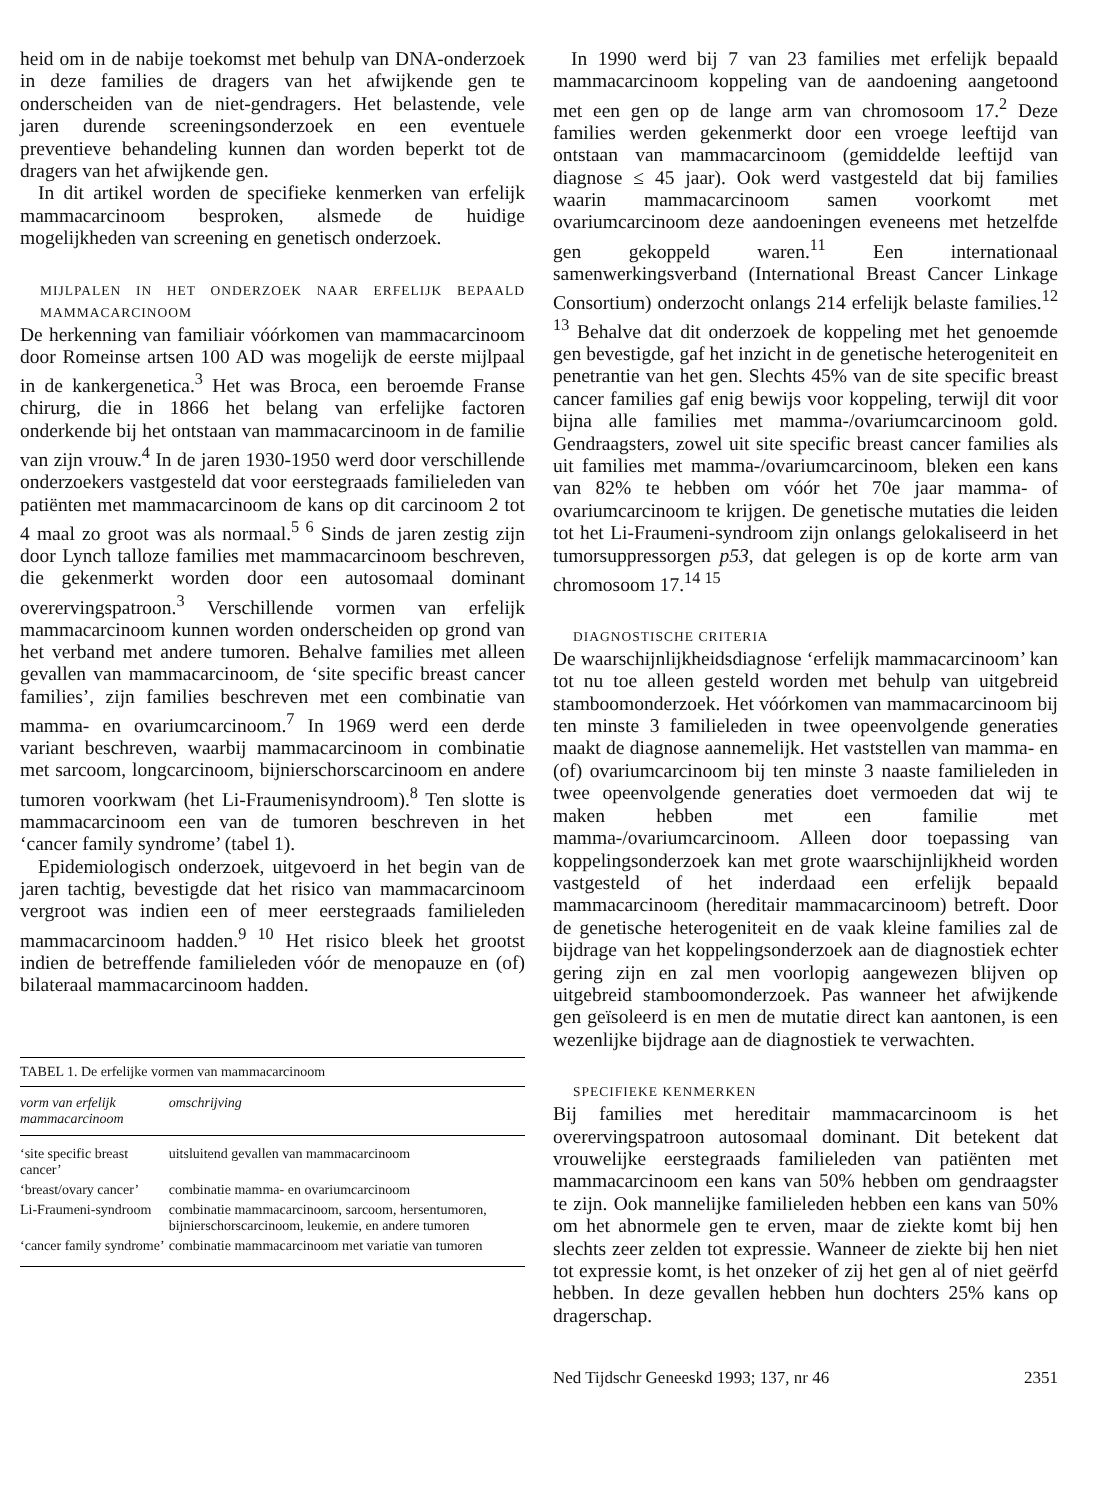heid om in de nabije toekomst met behulp van DNA-onderzoek in deze families de dragers van het afwijkende gen te onderscheiden van de niet-gendragers. Het belastende, vele jaren durende screeningsonderzoek en een eventuele preventieve behandeling kunnen dan worden beperkt tot de dragers van het afwijkende gen.
In dit artikel worden de specifieke kenmerken van erfelijk mammacarcinoom besproken, alsmede de huidige mogelijkheden van screening en genetisch onderzoek.
MIJLPALEN IN HET ONDERZOEK NAAR ERFELIJK BEPAALD MAMMACARCINOOM
De herkenning van familiair vóórkomen van mammacarcinoom door Romeinse artsen 100 AD was mogelijk de eerste mijlpaal in de kankergenetica.<sup>3</sup> Het was Broca, een beroemde Franse chirurg, die in 1866 het belang van erfelijke factoren onderkende bij het ontstaan van mammacarcinoom in de familie van zijn vrouw.<sup>4</sup> In de jaren 1930-1950 werd door verschillende onderzoekers vastgesteld dat voor eerstegraads familieleden van patiënten met mammacarcinoom de kans op dit carcinoom 2 tot 4 maal zo groot was als normaal.<sup>5 6</sup> Sinds de jaren zestig zijn door Lynch talloze families met mammacarcinoom beschreven, die gekenmerkt worden door een autosomaal dominant overervingspatroon.<sup>3</sup> Verschillende vormen van erfelijk mammacarcinoom kunnen worden onderscheiden op grond van het verband met andere tumoren. Behalve families met alleen gevallen van mammacarcinoom, de ‘site specific breast cancer families’, zijn families beschreven met een combinatie van mamma- en ovariumcarcinoom.<sup>7</sup> In 1969 werd een derde variant beschreven, waarbij mammacarcinoom in combinatie met sarcoom, longcarcinoom, bijnierschorscarcinoom en andere tumoren voorkwam (het Li-Fraumenisyndroom).<sup>8</sup> Ten slotte is mammacarcinoom een van de tumoren beschreven in het ‘cancer family syndrome’ (tabel 1).
Epidemiologisch onderzoek, uitgevoerd in het begin van de jaren tachtig, bevestigde dat het risico van mammacarcinoom vergroot was indien een of meer eerstegraads familieleden mammacarcinoom hadden.<sup>9 10</sup> Het risico bleek het grootst indien de betreffende familieleden vóór de menopauze en (of) bilateraal mammacarcinoom hadden.
| TABEL 1. De erfelijke vormen van mammacarcinoom | |
| vorm van erfelijk mammacarcinoom | omschrijving |
| ‘site specific breast cancer’ | uitsluitend gevallen van mammacarcinoom |
| ‘breast/ovary cancer’ | combinatie mamma- en ovariumcarcinoom |
| Li-Fraumeni-syndroom | combinatie mammacarcinoom, sarcoom, hersentumoren, bijnierschorscarcinoom, leukemie, en andere tumoren |
| ‘cancer family syndrome’ | combinatie mammacarcinoom met variatie van tumoren |
In 1990 werd bij 7 van 23 families met erfelijk bepaald mammacarcinoom koppeling van de aandoening aangetoond met een gen op de lange arm van chromosoom 17.<sup>2</sup> Deze families werden gekenmerkt door een vroege leeftijd van ontstaan van mammacarcinoom (gemiddelde leeftijd van diagnose ≤ 45 jaar). Ook werd vastgesteld dat bij families waarin mammacarcinoom samen voorkomt met ovariumcarcinoom deze aandoeningen eveneens met hetzelfde gen gekoppeld waren.<sup>11</sup> Een internationaal samenwerkingsverband (International Breast Cancer Linkage Consortium) onderzocht onlangs 214 erfelijk belaste families.<sup>12 13</sup> Behalve dat dit onderzoek de koppeling met het genoemde gen bevestigde, gaf het inzicht in de genetische heterogeniteit en penetrantie van het gen. Slechts 45% van de site specific breast cancer families gaf enig bewijs voor koppeling, terwijl dit voor bijna alle families met mamma-/ovariumcarcinoom gold. Gendraagsters, zowel uit site specific breast cancer families als uit families met mamma-/ovariumcarcinoom, bleken een kans van 82% te hebben om vóór het 70e jaar mamma- of ovariumcarcinoom te krijgen. De genetische mutaties die leiden tot het Li-Fraumeni-syndroom zijn onlangs gelokaliseerd in het tumorsuppressorgen p53, dat gelegen is op de korte arm van chromosoom 17.<sup>14 15</sup>
DIAGNOSTISCHE CRITERIA
De waarschijnlijkheidsdiagnose ‘erfelijk mammacarcinoom’ kan tot nu toe alleen gesteld worden met behulp van uitgebreid stamboomonderzoek. Het vóórkomen van mammacarcinoom bij ten minste 3 familieleden in twee opeenvolgende generaties maakt de diagnose aannemelijk. Het vaststellen van mamma- en (of) ovariumcarcinoom bij ten minste 3 naaste familieleden in twee opeenvolgende generaties doet vermoeden dat wij te maken hebben met een familie met mamma-/ovariumcarcinoom. Alleen door toepassing van koppelingsonderzoek kan met grote waarschijnlijkheid worden vastgesteld of het inderdaad een erfelijk bepaald mammacarcinoom (hereditair mammacarcinoom) betreft. Door de genetische heterogeniteit en de vaak kleine families zal de bijdrage van het koppelingsonderzoek aan de diagnostiek echter gering zijn en zal men voorlopig aangewezen blijven op uitgebreid stamboomonderzoek. Pas wanneer het afwijkende gen geïsoleerd is en men de mutatie direct kan aantonen, is een wezenlijke bijdrage aan de diagnostiek te verwachten.
SPECIFIEKE KENMERKEN
Bij families met hereditair mammacarcinoom is het overervingspatroon autosomaal dominant. Dit betekent dat vrouwelijke eerstegraads familieleden van patiënten met mammacarcinoom een kans van 50% hebben om gendraagster te zijn. Ook mannelijke familieleden hebben een kans van 50% om het abnormele gen te erven, maar de ziekte komt bij hen slechts zeer zelden tot expressie. Wanneer de ziekte bij hen niet tot expressie komt, is het onzeker of zij het gen al of niet geërfd hebben. In deze gevallen hebben hun dochters 25% kans op dragerschap.
Ned Tijdschr Geneeskd 1993; 137, nr 46 2351